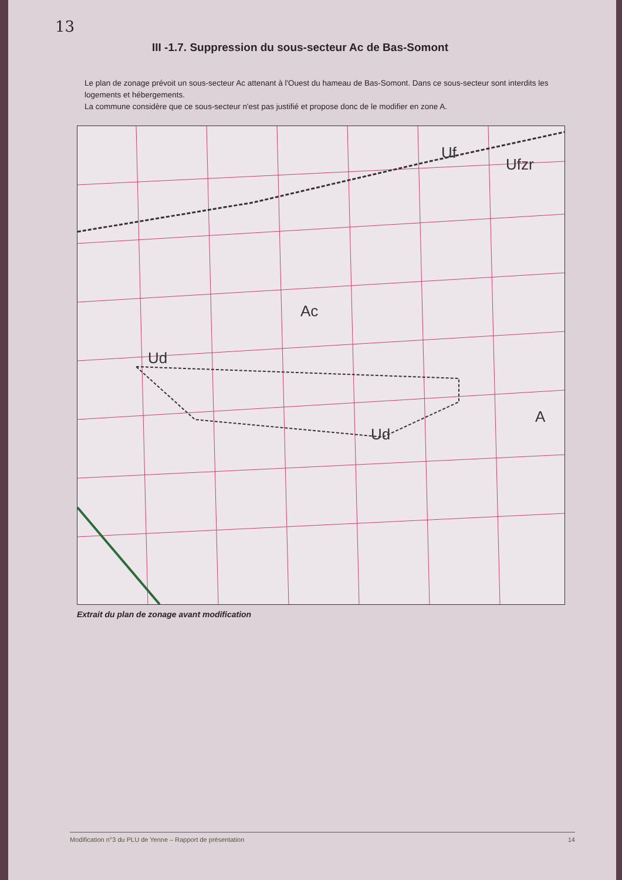13
III -1.7. Suppression du sous-secteur Ac de Bas-Somont
Le plan de zonage prévoit un sous-secteur Ac attenant à l'Ouest du hameau de Bas-Somont. Dans ce sous-secteur sont interdits les logements et hébergements.
La commune considère que ce sous-secteur n'est pas justifié et propose donc de le modifier en zone A.
Ac
Uf
Ufzr
Ud
Ud
A
Extrait du plan de zonage avant modification
Modification n°3 du PLU de Yenne – Rapport de présentation 14